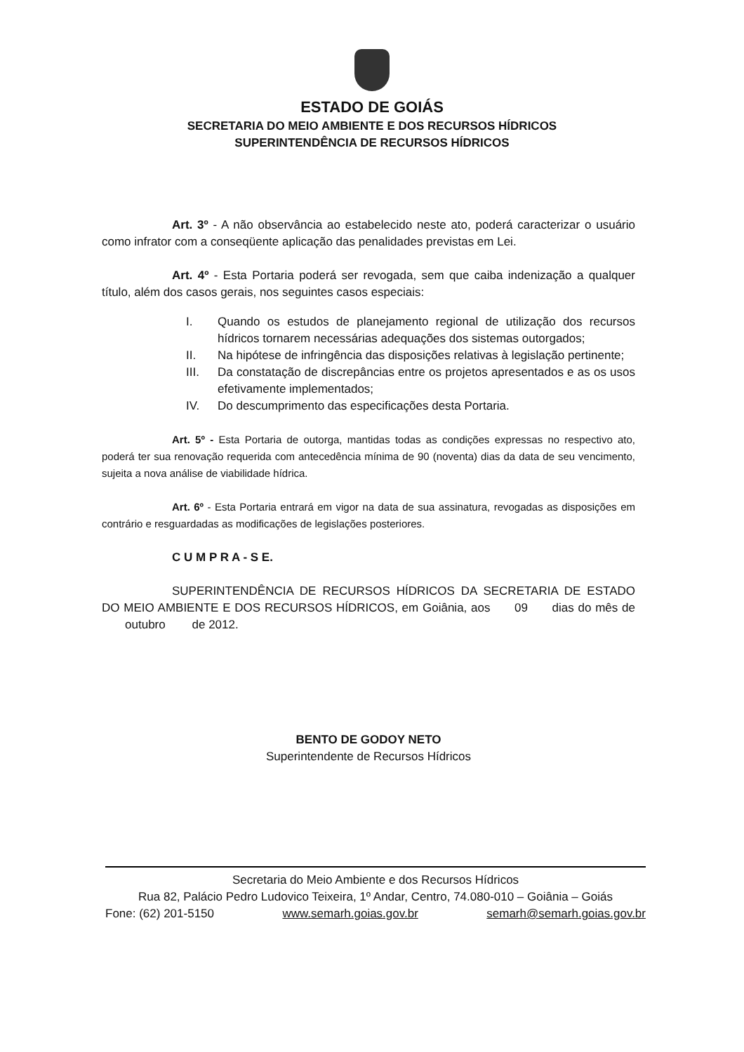ESTADO DE GOIÁS
SECRETARIA DO MEIO AMBIENTE E DOS RECURSOS HÍDRICOS
SUPERINTENDÊNCIA DE RECURSOS HÍDRICOS
Art. 3º - A não observância ao estabelecido neste ato, poderá caracterizar o usuário como infrator com a conseqüente aplicação das penalidades previstas em Lei.
Art. 4º - Esta Portaria poderá ser revogada, sem que caiba indenização a qualquer título, além dos casos gerais, nos seguintes casos especiais:
I. Quando os estudos de planejamento regional de utilização dos recursos hídricos tornarem necessárias adequações dos sistemas outorgados;
II. Na hipótese de infringência das disposições relativas à legislação pertinente;
III. Da constatação de discrepâncias entre os projetos apresentados e as os usos efetivamente implementados;
IV. Do descumprimento das especificações desta Portaria.
Art. 5º - Esta Portaria de outorga, mantidas todas as condições expressas no respectivo ato, poderá ter sua renovação requerida com antecedência mínima de 90 (noventa) dias da data de seu vencimento, sujeita a nova análise de viabilidade hídrica.
Art. 6º - Esta Portaria entrará em vigor na data de sua assinatura, revogadas as disposições em contrário e resguardadas as modificações de legislações posteriores.
C U M P R A - S E.
SUPERINTENDÊNCIA DE RECURSOS HÍDRICOS DA SECRETARIA DE ESTADO DO MEIO AMBIENTE E DOS RECURSOS HÍDRICOS, em Goiânia, aos 09 dias do mês de outubro de 2012.
BENTO DE GODOY NETO
Superintendente de Recursos Hídricos
Secretaria do Meio Ambiente e dos Recursos Hídricos
Rua 82, Palácio Pedro Ludovico Teixeira, 1º Andar, Centro, 74.080-010 – Goiânia – Goiás
Fone: (62) 201-5150 www.semarh.goias.gov.br semarh@semarh.goias.gov.br